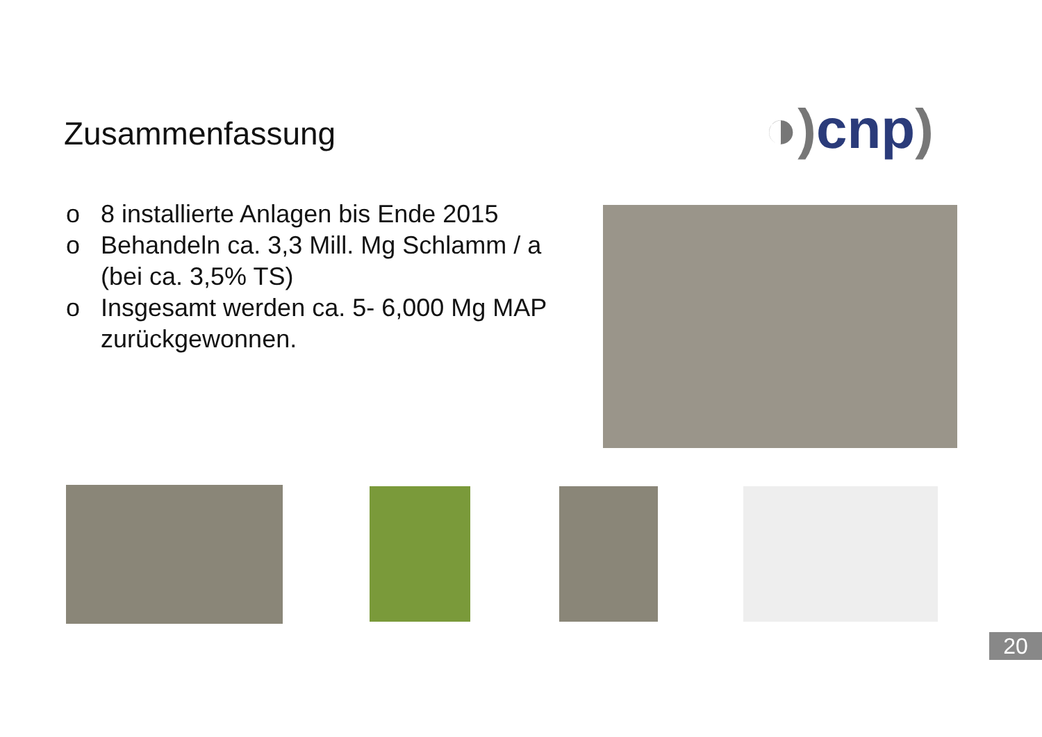Zusammenfassung ◑) cnp)
o 8 installierte Anlagen bis Ende 2015
o Behandeln ca. 3,3 Mill. Mg Schlamm / a (bei ca. 3,5% TS)
o Insgesamt werden ca. 5- 6,000 Mg MAP zurückgewonnen.
20